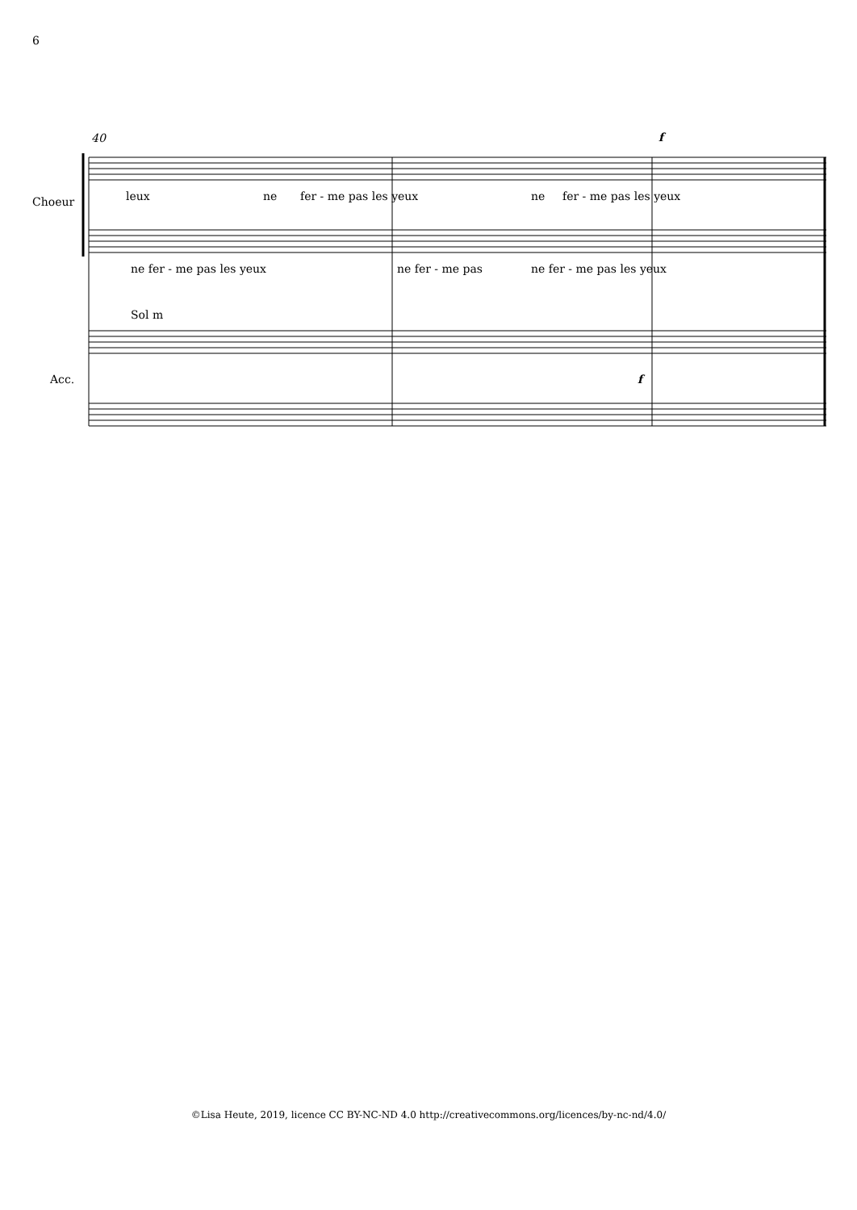6
40
Choeur leux ne fer - me pas les yeux ne fer - me pas les yeux
f
ne fer - me pas les yeux ne fer - me pas ne fer - me pas les yeux
Sol m
Acc. f
©Lisa Heute, 2019, licence CC BY-NC-ND 4.0 http://creativecommons.org/licences/by-nc-nd/4.0/